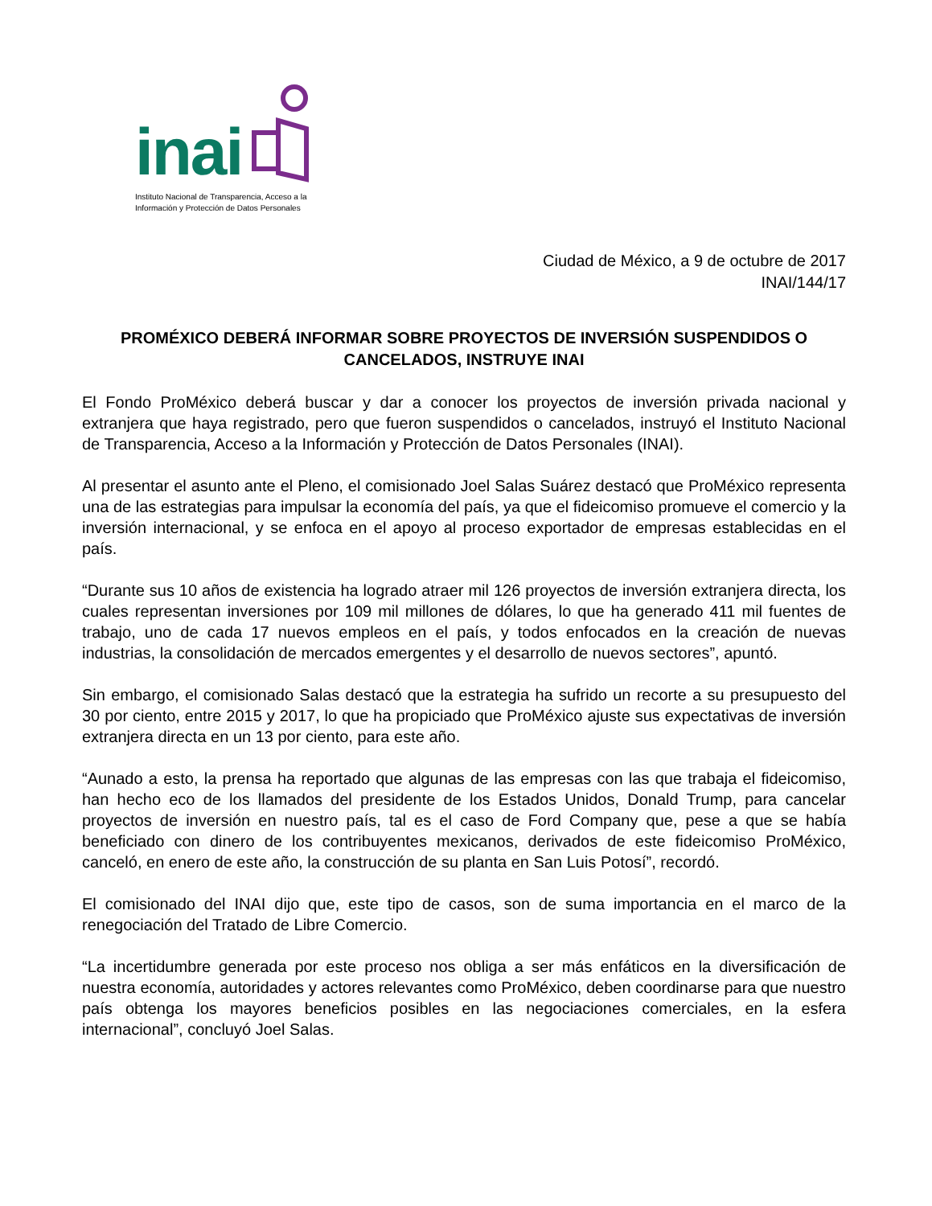inai
Instituto Nacional de Transparencia, Acceso a la
Información y Protección de Datos Personales
Ciudad de México, a 9 de octubre de 2017
INAI/144/17
PROMÉXICO DEBERÁ INFORMAR SOBRE PROYECTOS DE INVERSIÓN SUSPENDIDOS O CANCELADOS, INSTRUYE INAI
El Fondo ProMéxico deberá buscar y dar a conocer los proyectos de inversión privada nacional y extranjera que haya registrado, pero que fueron suspendidos o cancelados, instruyó el Instituto Nacional de Transparencia, Acceso a la Información y Protección de Datos Personales (INAI).
Al presentar el asunto ante el Pleno, el comisionado Joel Salas Suárez destacó que ProMéxico representa una de las estrategias para impulsar la economía del país, ya que el fideicomiso promueve el comercio y la inversión internacional, y se enfoca en el apoyo al proceso exportador de empresas establecidas en el país.
“Durante sus 10 años de existencia ha logrado atraer mil 126 proyectos de inversión extranjera directa, los cuales representan inversiones por 109 mil millones de dólares, lo que ha generado 411 mil fuentes de trabajo, uno de cada 17 nuevos empleos en el país, y todos enfocados en la creación de nuevas industrias, la consolidación de mercados emergentes y el desarrollo de nuevos sectores”, apuntó.
Sin embargo, el comisionado Salas destacó que la estrategia ha sufrido un recorte a su presupuesto del 30 por ciento, entre 2015 y 2017, lo que ha propiciado que ProMéxico ajuste sus expectativas de inversión extranjera directa en un 13 por ciento, para este año.
“Aunado a esto, la prensa ha reportado que algunas de las empresas con las que trabaja el fideicomiso, han hecho eco de los llamados del presidente de los Estados Unidos, Donald Trump, para cancelar proyectos de inversión en nuestro país, tal es el caso de Ford Company que, pese a que se había beneficiado con dinero de los contribuyentes mexicanos, derivados de este fideicomiso ProMéxico, canceló, en enero de este año, la construcción de su planta en San Luis Potosí”, recordó.
El comisionado del INAI dijo que, este tipo de casos, son de suma importancia en el marco de la renegociación del Tratado de Libre Comercio.
“La incertidumbre generada por este proceso nos obliga a ser más enfáticos en la diversificación de nuestra economía, autoridades y actores relevantes como ProMéxico, deben coordinarse para que nuestro país obtenga los mayores beneficios posibles en las negociaciones comerciales, en la esfera internacional”, concluyó Joel Salas.